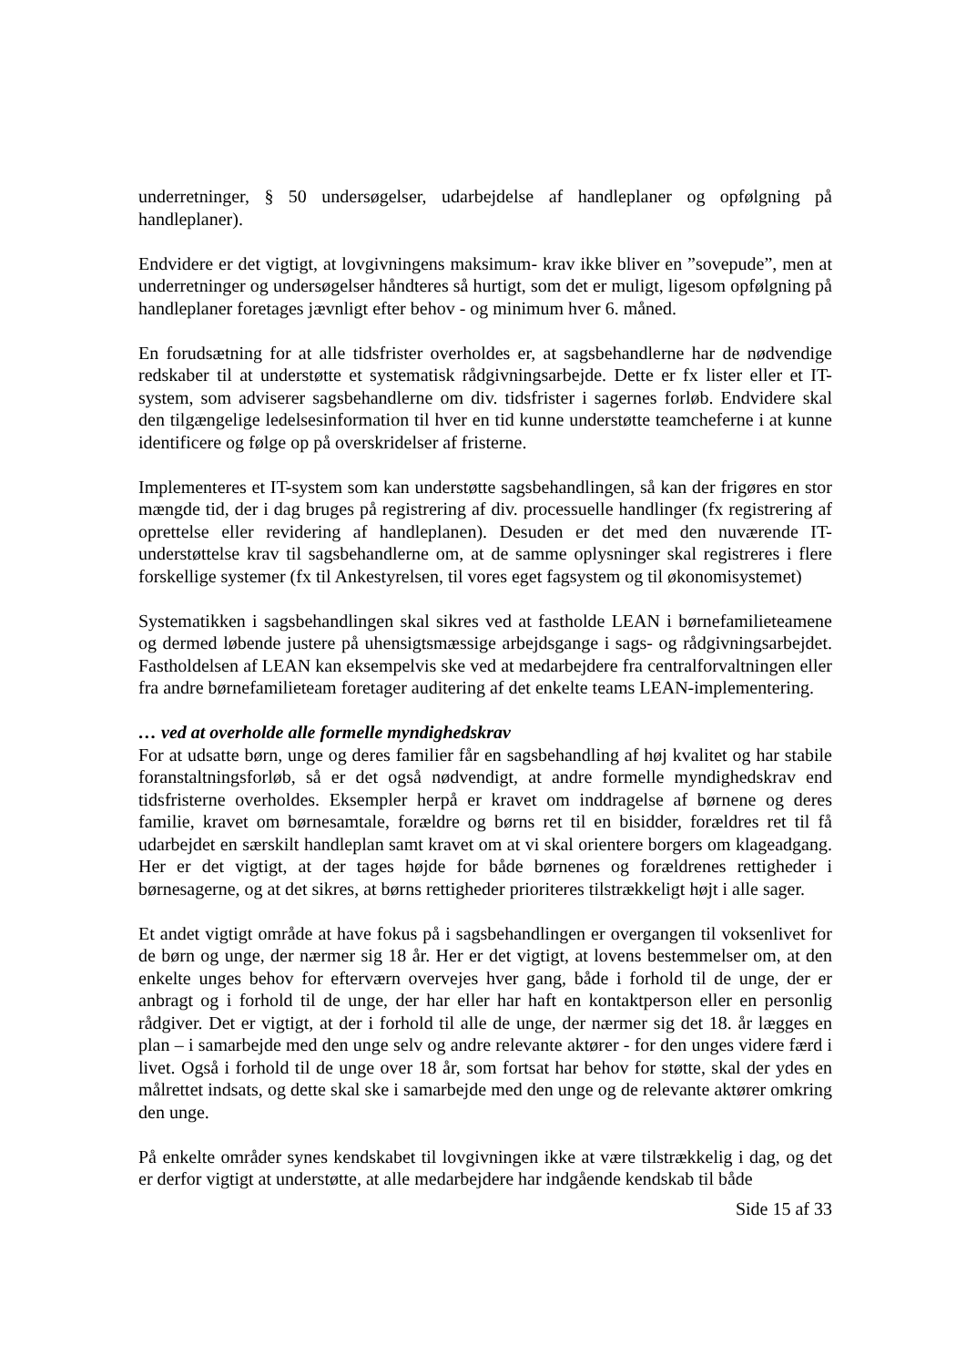underretninger, § 50 undersøgelser, udarbejdelse af handleplaner og opfølgning på handleplaner).
Endvidere er det vigtigt, at lovgivningens maksimum- krav ikke bliver en ”sovepude”, men at underretninger og undersøgelser håndteres så hurtigt, som det er muligt, ligesom opfølgning på handleplaner foretages jævnligt efter behov - og minimum hver 6. måned.
En forudsætning for at alle tidsfrister overholdes er, at sagsbehandlerne har de nødvendige redskaber til at understøtte et systematisk rådgivningsarbejde. Dette er fx lister eller et IT-system, som adviserer sagsbehandlerne om div. tidsfrister i sagernes forløb. Endvidere skal den tilgængelige ledelsesinformation til hver en tid kunne understøtte teamcheferne i at kunne identificere og følge op på overskridelser af fristerne.
Implementeres et IT-system som kan understøtte sagsbehandlingen, så kan der frigøres en stor mængde tid, der i dag bruges på registrering af div. processuelle handlinger (fx registrering af oprettelse eller revidering af handleplanen). Desuden er det med den nuværende IT-understøttelse krav til sagsbehandlerne om, at de samme oplysninger skal registreres i flere forskellige systemer (fx til Ankestyrelsen, til vores eget fagsystem og til økonomisystemet)
Systematikken i sagsbehandlingen skal sikres ved at fastholde LEAN i børnefamilieteamene og dermed løbende justere på uhensigtsmæssige arbejdsgange i sags- og rådgivningsarbejdet. Fastholdelsen af LEAN kan eksempelvis ske ved at medarbejdere fra centralforvaltningen eller fra andre børnefamilieteam foretager auditering af det enkelte teams LEAN-implementering.
… ved at overholde alle formelle myndighedskrav
For at udsatte børn, unge og deres familier får en sagsbehandling af høj kvalitet og har stabile foranstaltningsforløb, så er det også nødvendigt, at andre formelle myndighedskrav end tidsfristerne overholdes. Eksempler herpå er kravet om inddragelse af børnene og deres familie, kravet om børnesamtale, forældre og børns ret til en bisidder, forældres ret til få udarbejdet en særskilt handleplan samt kravet om at vi skal orientere borgers om klageadgang. Her er det vigtigt, at der tages højde for både børnenes og forældrenes rettigheder i børnesagerne, og at det sikres, at børns rettigheder prioriteres tilstrækkeligt højt i alle sager.
Et andet vigtigt område at have fokus på i sagsbehandlingen er overgangen til voksenlivet for de børn og unge, der nærmer sig 18 år. Her er det vigtigt, at lovens bestemmelser om, at den enkelte unges behov for efterværn overvejes hver gang, både i forhold til de unge, der er anbragt og i forhold til de unge, der har eller har haft en kontaktperson eller en personlig rådgiver. Det er vigtigt, at der i forhold til alle de unge, der nærmer sig det 18. år lægges en plan – i samarbejde med den unge selv og andre relevante aktører - for den unges videre færd i livet. Også i forhold til de unge over 18 år, som fortsat har behov for støtte, skal der ydes en målrettet indsats, og dette skal ske i samarbejde med den unge og de relevante aktører omkring den unge.
På enkelte områder synes kendskabet til lovgivningen ikke at være tilstrækkelig i dag, og det er derfor vigtigt at understøtte, at alle medarbejdere har indgående kendskab til både
Side 15 af 33